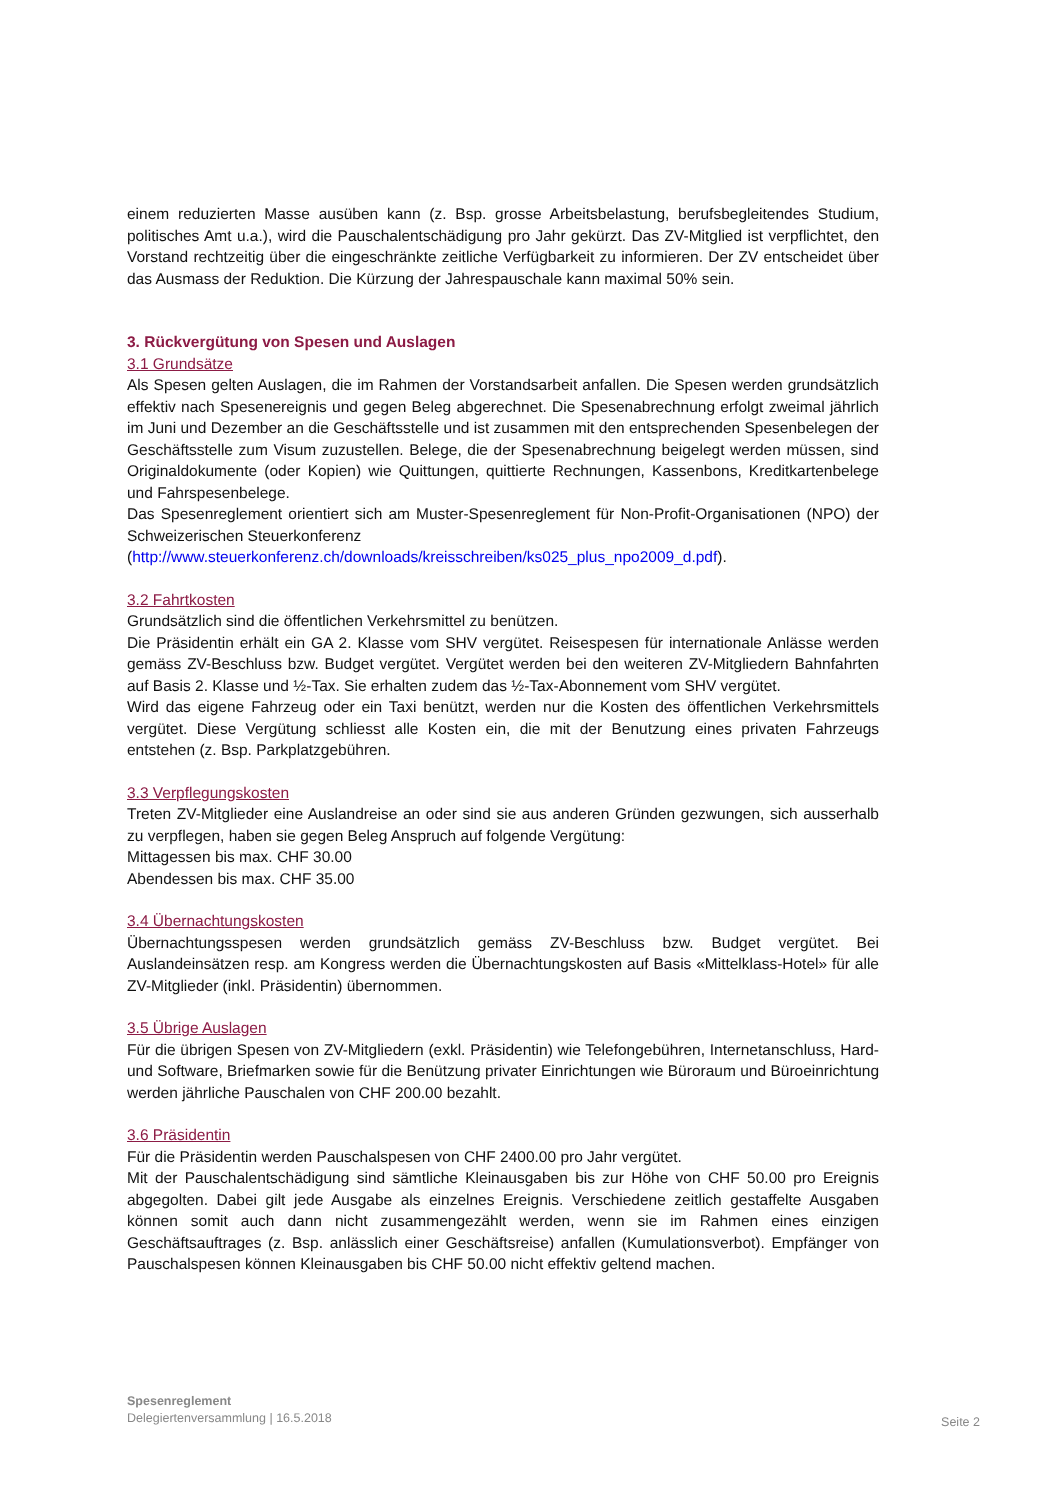einem reduzierten Masse ausüben kann (z. Bsp. grosse Arbeitsbelastung, berufsbegleitendes Studium, politisches Amt u.a.), wird die Pauschalentschädigung pro Jahr gekürzt. Das ZV-Mitglied ist verpflichtet, den Vorstand rechtzeitig über die eingeschränkte zeitliche Verfügbarkeit zu informieren. Der ZV entscheidet über das Ausmass der Reduktion. Die Kürzung der Jahrespauschale kann maximal 50% sein.
3. Rückvergütung von Spesen und Auslagen
3.1 Grundsätze
Als Spesen gelten Auslagen, die im Rahmen der Vorstandsarbeit anfallen. Die Spesen werden grundsätzlich effektiv nach Spesenereignis und gegen Beleg abgerechnet. Die Spesenabrechnung erfolgt zweimal jährlich im Juni und Dezember an die Geschäftsstelle und ist zusammen mit den entsprechenden Spesenbelegen der Geschäftsstelle zum Visum zuzustellen. Belege, die der Spesenabrechnung beigelegt werden müssen, sind Originaldokumente (oder Kopien) wie Quittungen, quittierte Rechnungen, Kassenbons, Kreditkartenbelege und Fahrspesenbelege.
Das Spesenreglement orientiert sich am Muster-Spesenreglement für Non-Profit-Organisationen (NPO) der Schweizerischen Steuerkonferenz
(http://www.steuerkonferenz.ch/downloads/kreisschreiben/ks025_plus_npo2009_d.pdf).
3.2 Fahrtkosten
Grundsätzlich sind die öffentlichen Verkehrsmittel zu benützen.
Die Präsidentin erhält ein GA 2. Klasse vom SHV vergütet. Reisespesen für internationale Anlässe werden gemäss ZV-Beschluss bzw. Budget vergütet. Vergütet werden bei den weiteren ZV-Mitgliedern Bahnfahrten auf Basis 2. Klasse und ½-Tax. Sie erhalten zudem das ½-Tax-Abonnement vom SHV vergütet.
Wird das eigene Fahrzeug oder ein Taxi benützt, werden nur die Kosten des öffentlichen Verkehrsmittels vergütet. Diese Vergütung schliesst alle Kosten ein, die mit der Benutzung eines privaten Fahrzeugs entstehen (z. Bsp. Parkplatzgebühren.
3.3 Verpflegungskosten
Treten ZV-Mitglieder eine Auslandreise an oder sind sie aus anderen Gründen gezwungen, sich ausserhalb zu verpflegen, haben sie gegen Beleg Anspruch auf folgende Vergütung:
Mittagessen bis max. CHF 30.00
Abendessen bis max. CHF 35.00
3.4 Übernachtungskosten
Übernachtungsspesen werden grundsätzlich gemäss ZV-Beschluss bzw. Budget vergütet. Bei Auslandeinsätzen resp. am Kongress werden die Übernachtungskosten auf Basis «Mittelklass-Hotel» für alle ZV-Mitglieder (inkl. Präsidentin) übernommen.
3.5 Übrige Auslagen
Für die übrigen Spesen von ZV-Mitgliedern (exkl. Präsidentin) wie Telefongebühren, Internetanschluss, Hard- und Software, Briefmarken sowie für die Benützung privater Einrichtungen wie Büroraum und Büroeinrichtung werden jährliche Pauschalen von CHF 200.00 bezahlt.
3.6 Präsidentin
Für die Präsidentin werden Pauschalspesen von CHF 2400.00 pro Jahr vergütet.
Mit der Pauschalentschädigung sind sämtliche Kleinausgaben bis zur Höhe von CHF 50.00 pro Ereignis abgegolten. Dabei gilt jede Ausgabe als einzelnes Ereignis. Verschiedene zeitlich gestaffelte Ausgaben können somit auch dann nicht zusammengezählt werden, wenn sie im Rahmen eines einzigen Geschäftsauftrages (z. Bsp. anlässlich einer Geschäftsreise) anfallen (Kumulationsverbot). Empfänger von Pauschalspesen können Kleinausgaben bis CHF 50.00 nicht effektiv geltend machen.
Spesenreglement
Delegiertenversammlung | 16.5.2018
Seite 2